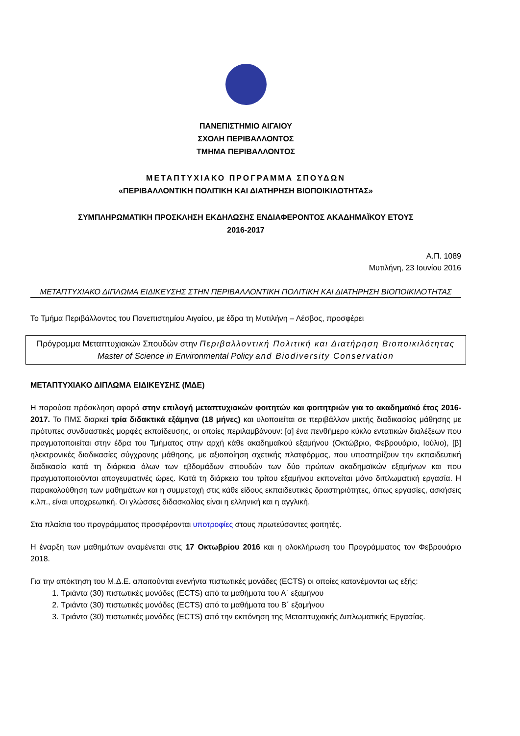ΠΑΝΕΠΙΣΤΗΜΙΟ ΑΙΓΑΙΟΥ
ΣΧΟΛΗ ΠΕΡΙΒΑΛΛΟΝΤΟΣ
ΤΜΗΜΑ ΠΕΡΙΒΑΛΛΟΝΤΟΣ
ΜΕΤΑΠΤΥΧΙΑΚΟ ΠΡΟΓΡΑΜΜΑ ΣΠΟΥΔΩΝ
«ΠΕΡΙΒΑΛΛΟΝΤΙΚΗ ΠΟΛΙΤΙΚΗ ΚΑΙ ΔΙΑΤΗΡΗΣΗ ΒΙΟΠΟΙΚΙΛΟΤΗΤΑΣ»
ΣΥΜΠΛΗΡΩΜΑΤΙΚΗ ΠΡΟΣΚΛΗΣΗ ΕΚΔΗΛΩΣΗΣ ΕΝΔΙΑΦΕΡΟΝΤΟΣ ΑΚΑΔΗΜΑΪΚΟΥ ΕΤΟΥΣ
2016-2017
Α.Π. 1089
Μυτιλήνη, 23 Ιουνίου 2016
ΜΕΤΑΠΤΥΧΙΑΚΟ ΔΙΠΛΩΜΑ ΕΙΔΙΚΕΥΣΗΣ ΣΤΗΝ ΠΕΡΙΒΑΛΛΟΝΤΙΚΗ ΠΟΛΙΤΙΚΗ ΚΑΙ ΔΙΑΤΗΡΗΣΗ ΒΙΟΠΟΙΚΙΛΟΤΗΤΑΣ
Το Τμήμα Περιβάλλοντος του Πανεπιστημίου Αιγαίου, με έδρα τη Μυτιλήνη – Λέσβος, προσφέρει
Πρόγραμμα Μεταπτυχιακών Σπουδών στην Περιβαλλοντική Πολιτική και Διατήρηση Βιοποικιλότητας
Master of Science in Environmental Policy and Biodiversity Conservation
ΜΕΤΑΠΤΥΧΙΑΚΟ ΔΙΠΛΩΜΑ ΕΙΔΙΚΕΥΣΗΣ (ΜΔΕ)
Η παρούσα πρόσκληση αφορά στην επιλογή μεταπτυχιακών φοιτητών και φοιτητριών για το ακαδημαϊκό έτος 2016-2017. Το ΠΜΣ διαρκεί τρία διδακτικά εξάμηνα (18 μήνες) και υλοποιείται σε περιβάλλον μικτής διαδικασίας μάθησης με πρότυπες συνδυαστικές μορφές εκπαίδευσης, οι οποίες περιλαμβάνουν: [α] ένα πενθήμερο κύκλο εντατικών διαλέξεων που πραγματοποιείται στην έδρα του Τμήματος στην αρχή κάθε ακαδημαϊκού εξαμήνου (Οκτώβριο, Φεβρουάριο, Ιούλιο), [β] ηλεκτρονικές διαδικασίες σύγχρονης μάθησης, με αξιοποίηση σχετικής πλατφόρμας, που υποστηρίζουν την εκπαιδευτική διαδικασία κατά τη διάρκεια όλων των εβδομάδων σπουδών των δύο πρώτων ακαδημαϊκών εξαμήνων και που πραγματοποιούνται απογευματινές ώρες. Κατά τη διάρκεια του τρίτου εξαμήνου εκπονείται μόνο διπλωματική εργασία. Η παρακολούθηση των μαθημάτων και η συμμετοχή στις κάθε είδους εκπαιδευτικές δραστηριότητες, όπως εργασίες, ασκήσεις κ.λπ., είναι υποχρεωτική. Οι γλώσσες διδασκαλίας είναι η ελληνική και η αγγλική.
Στα πλαίσια του προγράμματος προσφέρονται υποτροφίες στους πρωτεύσαντες φοιτητές.
Η έναρξη των μαθημάτων αναμένεται στις 17 Οκτωβρίου 2016 και η ολοκλήρωση του Προγράμματος τον Φεβρουάριο 2018.
Για την απόκτηση του Μ.Δ.Ε. απαιτούνται ενενήντα πιστωτικές μονάδες (ECTS) οι οποίες κατανέμονται ως εξής:
1. Τριάντα (30) πιστωτικές μονάδες (ECTS) από τα μαθήματα του Α΄ εξαμήνου
2. Τριάντα (30) πιστωτικές μονάδες (ECTS) από τα μαθήματα του Β΄ εξαμήνου
3. Τριάντα (30) πιστωτικές μονάδες (ECTS) από την εκπόνηση της Μεταπτυχιακής Διπλωματικής Εργασίας.